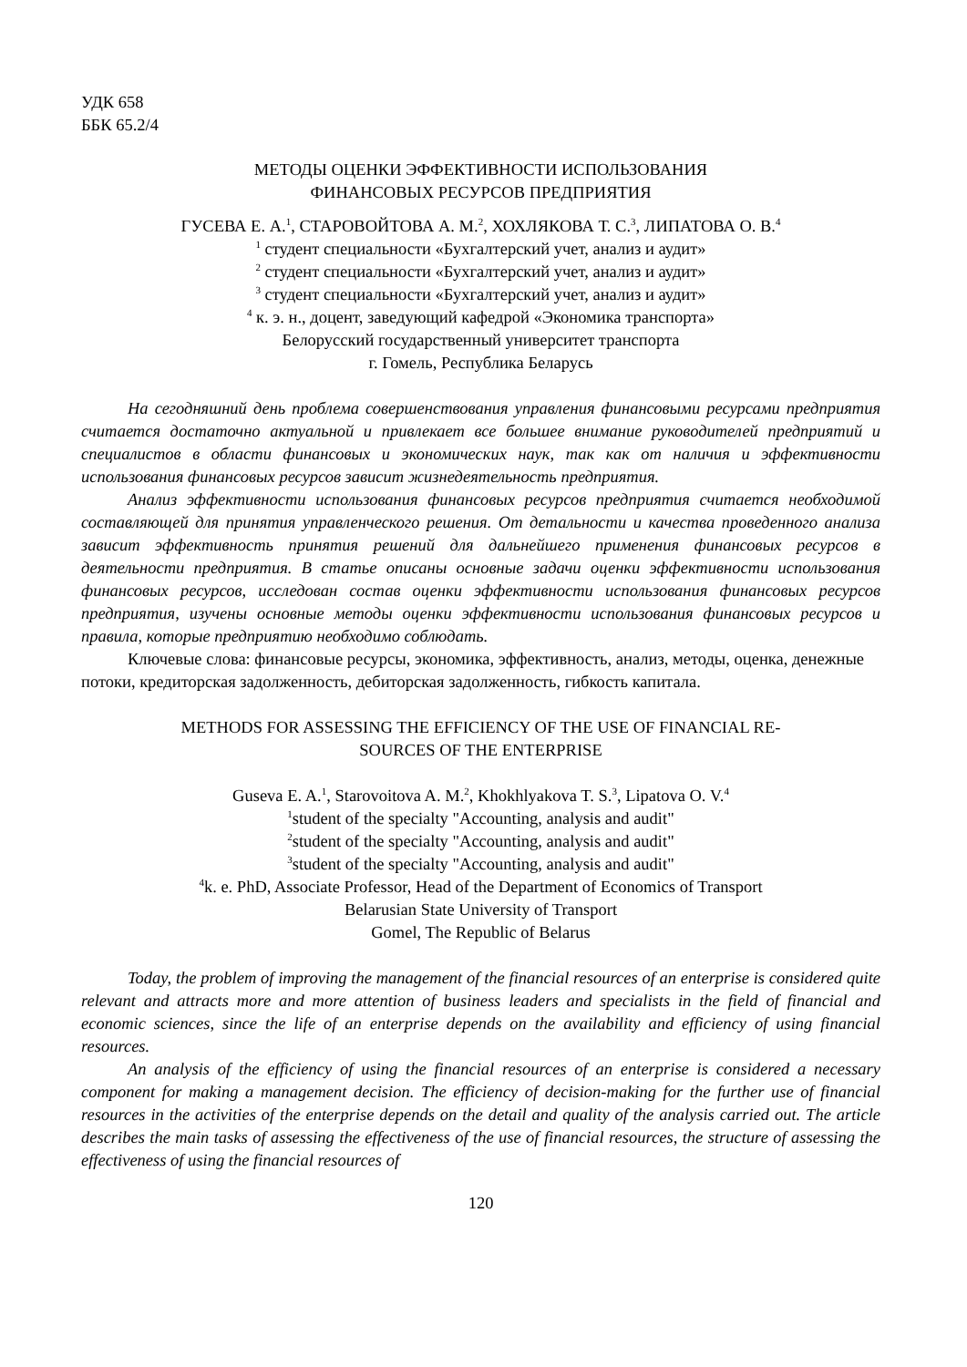УДК 658
ББК 65.2/4
МЕТОДЫ ОЦЕНКИ ЭФФЕКТИВНОСТИ ИСПОЛЬЗОВАНИЯ
ФИНАНСОВЫХ РЕСУРСОВ ПРЕДПРИЯТИЯ
ГУСЕВА Е. А.<sup>1</sup>, СТАРОВОЙТОВА А. М.<sup>2</sup>, ХОХЛЯКОВА Т. С.<sup>3</sup>, ЛИПАТОВА О. В.<sup>4</sup>
<sup>1</sup> студент специальности «Бухгалтерский учет, анализ и аудит»
<sup>2</sup> студент специальности «Бухгалтерский учет, анализ и аудит»
<sup>3</sup> студент специальности «Бухгалтерский учет, анализ и аудит»
<sup>4</sup> к. э. н., доцент, заведующий кафедрой «Экономика транспорта»
Белорусский государственный университет транспорта
г. Гомель, Республика Беларусь
На сегодняшний день проблема совершенствования управления финансовыми ресурсами предприятия считается достаточно актуальной и привлекает все большее внимание руководителей предприятий и специалистов в области финансовых и экономических наук, так как от наличия и эффективности использования финансовых ресурсов зависит жизнедеятельность предприятия.
Анализ эффективности использования финансовых ресурсов предприятия считается необходимой составляющей для принятия управленческого решения. От детальности и качества проведенного анализа зависит эффективность принятия решений для дальнейшего применения финансовых ресурсов в деятельности предприятия. В статье описаны основные задачи оценки эффективности использования финансовых ресурсов, исследован состав оценки эффективности использования финансовых ресурсов предприятия, изучены основные методы оценки эффективности использования финансовых ресурсов и правила, которые предприятию необходимо соблюдать.
Ключевые слова: финансовые ресурсы, экономика, эффективность, анализ, методы, оценка, денежные потоки, кредиторская задолженность, дебиторская задолженность, гибкость капитала.
METHODS FOR ASSESSING THE EFFICIENCY OF THE USE OF FINANCIAL RE-
SOURCES OF THE ENTERPRISE
Guseva E. A.<sup>1</sup>, Starovoitova A. M.<sup>2</sup>, Khokhlyakova T. S.<sup>3</sup>, Lipatova O. V.<sup>4</sup>
<sup>1</sup> student of the specialty "Accounting, analysis and audit"
<sup>2</sup> student of the specialty "Accounting, analysis and audit"
<sup>3</sup> student of the specialty "Accounting, analysis and audit"
<sup>4</sup> k. e. PhD, Associate Professor, Head of the Department of Economics of Transport
Belarusian State University of Transport
Gomel, The Republic of Belarus
Today, the problem of improving the management of the financial resources of an enterprise is considered quite relevant and attracts more and more attention of business leaders and specialists in the field of financial and economic sciences, since the life of an enterprise depends on the availability and efficiency of using financial resources.
An analysis of the efficiency of using the financial resources of an enterprise is considered a necessary component for making a management decision. The efficiency of decision-making for the further use of financial resources in the activities of the enterprise depends on the detail and quality of the analysis carried out. The article describes the main tasks of assessing the effectiveness of the use of financial resources, the structure of assessing the effectiveness of using the financial resources of
120